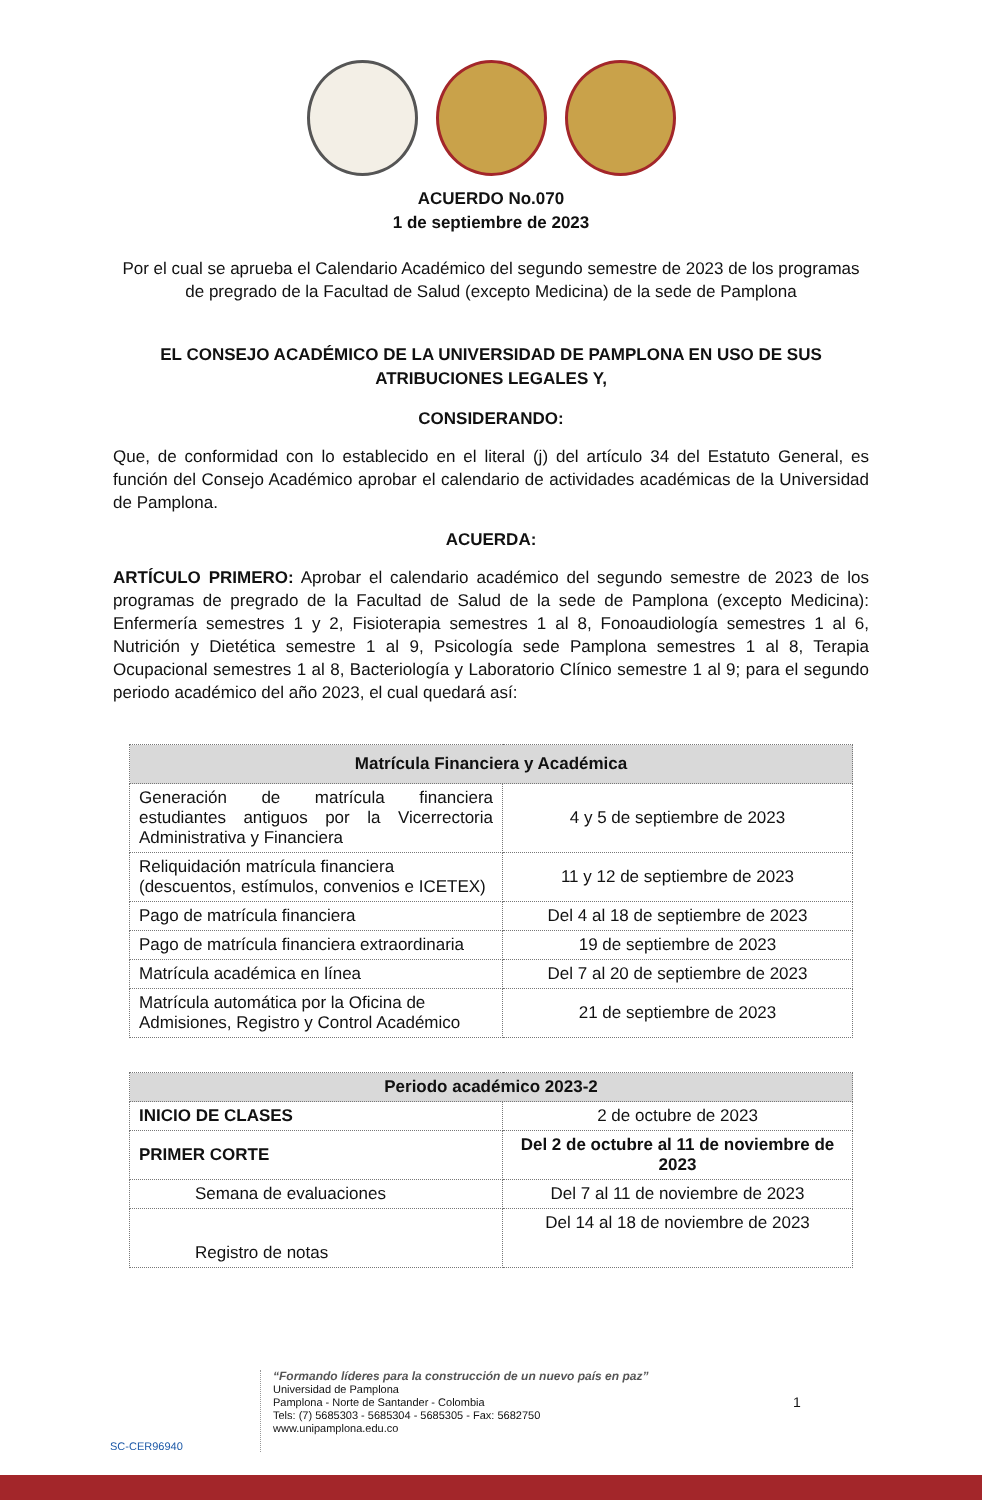ACUERDO No.070
1 de septiembre de 2023
Por el cual se aprueba el Calendario Académico del segundo semestre de 2023 de los programas de pregrado de la Facultad de Salud (excepto Medicina) de la sede de Pamplona
EL CONSEJO ACADÉMICO DE LA UNIVERSIDAD DE PAMPLONA EN USO DE SUS ATRIBUCIONES LEGALES Y,
CONSIDERANDO:
Que, de conformidad con lo establecido en el literal (j) del artículo 34 del Estatuto General, es función del Consejo Académico aprobar el calendario de actividades académicas de la Universidad de Pamplona.
ACUERDA:
ARTÍCULO PRIMERO: Aprobar el calendario académico del segundo semestre de 2023 de los programas de pregrado de la Facultad de Salud de la sede de Pamplona (excepto Medicina): Enfermería semestres 1 y 2, Fisioterapia semestres 1 al 8, Fonoaudiología semestres 1 al 6, Nutrición y Dietética semestre 1 al 9, Psicología sede Pamplona semestres 1 al 8, Terapia Ocupacional semestres 1 al 8, Bacteriología y Laboratorio Clínico semestre 1 al 9; para el segundo periodo académico del año 2023, el cual quedará así:
| Matrícula Financiera y Académica | |
| --- | --- |
| Generación de matrícula financiera estudiantes antiguos por la Vicerrectoria Administrativa y Financiera | 4 y 5 de septiembre de 2023 |
| Reliquidación matrícula financiera (descuentos, estímulos, convenios e ICETEX) | 11 y 12 de septiembre de 2023 |
| Pago de matrícula financiera | Del 4 al 18 de septiembre de 2023 |
| Pago de matrícula financiera extraordinaria | 19 de septiembre de 2023 |
| Matrícula académica en línea | Del 7 al 20 de septiembre de 2023 |
| Matrícula automática por la Oficina de Admisiones, Registro y Control Académico | 21 de septiembre de 2023 |
| Periodo académico 2023-2 | |
| --- | --- |
| INICIO DE CLASES | 2 de octubre de 2023 |
| PRIMER CORTE | Del 2 de octubre al 11 de noviembre de 2023 |
| Semana de evaluaciones | Del 7 al 11 de noviembre de 2023 |
| Registro de notas | Del 14 al 18 de noviembre de 2023 |
SC-CER96940
“Formando líderes para la construcción de un nuevo país en paz”
Universidad de Pamplona
Pamplona - Norte de Santander - Colombia
Tels: (7) 5685303 - 5685304 - 5685305 - Fax: 5682750
www.unipamplona.edu.co
1